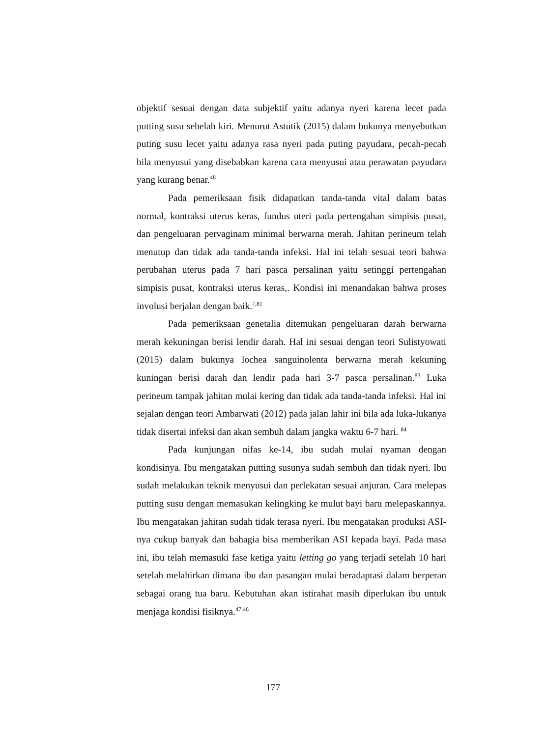objektif sesuai dengan data subjektif yaitu adanya nyeri karena lecet pada putting susu sebelah kiri. Menurut Astutik (2015) dalam bukunya menyebutkan puting susu lecet yaitu adanya rasa nyeri pada puting payudara, pecah-pecah bila menyusui yang disebabkan karena cara menyusui atau perawatan payudara yang kurang benar.<sup>48</sup>
Pada pemeriksaan fisik didapatkan tanda-tanda vital dalam batas normal, kontraksi uterus keras, fundus uteri pada pertengahan simpisis pusat, dan pengeluaran pervaginam minimal berwarna merah. Jahitan perineum telah menutup dan tidak ada tanda-tanda infeksi. Hal ini telah sesuai teori bahwa perubahan uterus pada 7 hari pasca persalinan yaitu setinggi pertengahan simpisis pusat, kontraksi uterus keras,. Kondisi ini menandakan bahwa proses involusi berjalan dengan baik.<sup>7,81</sup>
Pada pemeriksaan genetalia ditemukan pengeluaran darah berwarna merah kekuningan berisi lendir darah. Hal ini sesuai dengan teori Sulistyowati (2015) dalam bukunya lochea sanguinolenta berwarna merah kekuning kuningan berisi darah dan lendir pada hari 3-7 pasca persalinan.<sup>83</sup> Luka perineum tampak jahitan mulai kering dan tidak ada tanda-tanda infeksi. Hal ini sejalan dengan teori Ambarwati (2012) pada jalan lahir ini bila ada luka-lukanya tidak disertai infeksi dan akan sembuh dalam jangka waktu 6-7 hari. <sup>84</sup>
Pada kunjungan nifas ke-14, ibu sudah mulai nyaman dengan kondisinya. Ibu mengatakan putting susunya sudah sembuh dan tidak nyeri. Ibu sudah melakukan teknik menyusui dan perlekatan sesuai anjuran. Cara melepas putting susu dengan memasukan kelingking ke mulut bayi baru melepaskannya. Ibu mengatakan jahitan sudah tidak terasa nyeri. Ibu mengatakan produksi ASI-nya cukup banyak dan bahagia bisa memberikan ASI kepada bayi. Pada masa ini, ibu telah memasuki fase ketiga yaitu letting go yang terjadi setelah 10 hari setelah melahirkan dimana ibu dan pasangan mulai beradaptasi dalam berperan sebagai orang tua baru. Kebutuhan akan istirahat masih diperlukan ibu untuk menjaga kondisi fisiknya.<sup>47,46</sup>
177